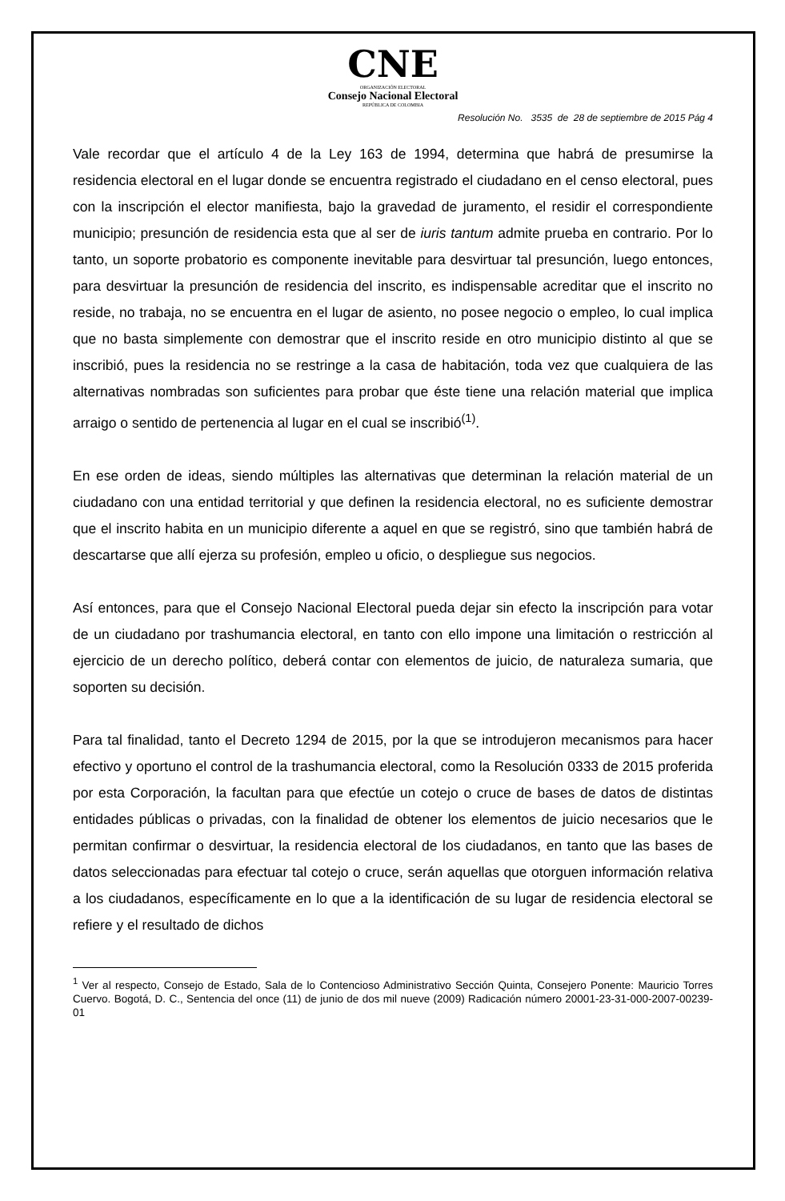CNE
ORGANIZACIÓN ELECTORAL
Consejo Nacional Electoral
REPÚBLICA DE COLOMBIA
Resolución No. 3535 de 28 de septiembre de 2015 Pág 4
Vale recordar que el artículo 4 de la Ley 163 de 1994, determina que habrá de presumirse la residencia electoral en el lugar donde se encuentra registrado el ciudadano en el censo electoral, pues con la inscripción el elector manifiesta, bajo la gravedad de juramento, el residir el correspondiente municipio; presunción de residencia esta que al ser de iuris tantum admite prueba en contrario. Por lo tanto, un soporte probatorio es componente inevitable para desvirtuar tal presunción, luego entonces, para desvirtuar la presunción de residencia del inscrito, es indispensable acreditar que el inscrito no reside, no trabaja, no se encuentra en el lugar de asiento, no posee negocio o empleo, lo cual implica que no basta simplemente con demostrar que el inscrito reside en otro municipio distinto al que se inscribió, pues la residencia no se restringe a la casa de habitación, toda vez que cualquiera de las alternativas nombradas son suficientes para probar que éste tiene una relación material que implica arraigo o sentido de pertenencia al lugar en el cual se inscribió<sup>(1)</sup>.
En ese orden de ideas, siendo múltiples las alternativas que determinan la relación material de un ciudadano con una entidad territorial y que definen la residencia electoral, no es suficiente demostrar que el inscrito habita en un municipio diferente a aquel en que se registró, sino que también habrá de descartarse que allí ejerza su profesión, empleo u oficio, o despliegue sus negocios.
Así entonces, para que el Consejo Nacional Electoral pueda dejar sin efecto la inscripción para votar de un ciudadano por trashumancia electoral, en tanto con ello impone una limitación o restricción al ejercicio de un derecho político, deberá contar con elementos de juicio, de naturaleza sumaria, que soporten su decisión.
Para tal finalidad, tanto el Decreto 1294 de 2015, por la que se introdujeron mecanismos para hacer efectivo y oportuno el control de la trashumancia electoral, como la Resolución 0333 de 2015 proferida por esta Corporación, la facultan para que efectúe un cotejo o cruce de bases de datos de distintas entidades públicas o privadas, con la finalidad de obtener los elementos de juicio necesarios que le permitan confirmar o desvirtuar, la residencia electoral de los ciudadanos, en tanto que las bases de datos seleccionadas para efectuar tal cotejo o cruce, serán aquellas que otorguen información relativa a los ciudadanos, específicamente en lo que a la identificación de su lugar de residencia electoral se refiere y el resultado de dichos
<sup>1</sup> Ver al respecto, Consejo de Estado, Sala de lo Contencioso Administrativo Sección Quinta, Consejero Ponente: Mauricio Torres Cuervo. Bogotá, D. C., Sentencia del once (11) de junio de dos mil nueve (2009) Radicación número 20001-23-31-000-2007-00239-01